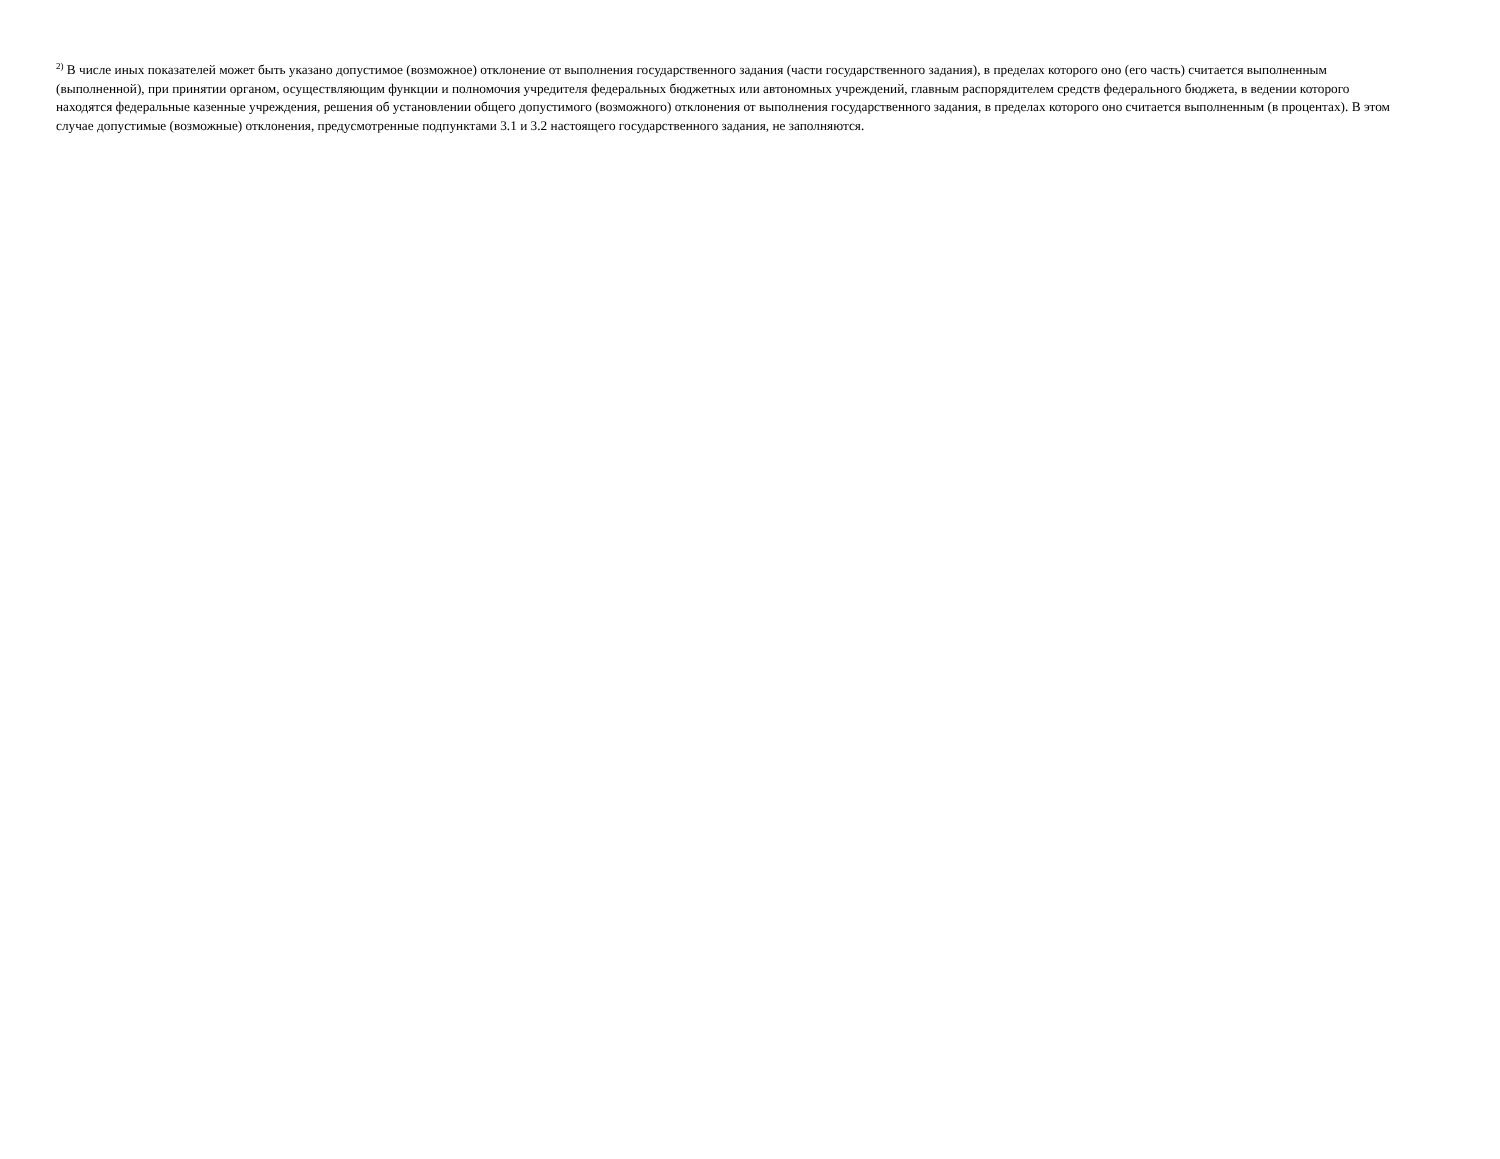<sup>2)</sup> В числе иных показателей может быть указано допустимое (возможное) отклонение от выполнения государственного задания (части государственного задания), в пределах которого оно (его часть) считается выполненным (выполненной), при принятии органом, осуществляющим функции и полномочия учредителя федеральных бюджетных или автономных учреждений, главным распорядителем средств федерального бюджета, в ведении которого находятся федеральные казенные учреждения, решения об установлении общего допустимого (возможного) отклонения от выполнения государственного задания, в пределах которого оно считается выполненным (в процентах). В этом случае допустимые (возможные) отклонения, предусмотренные подпунктами 3.1 и 3.2 настоящего государственного задания, не заполняются.